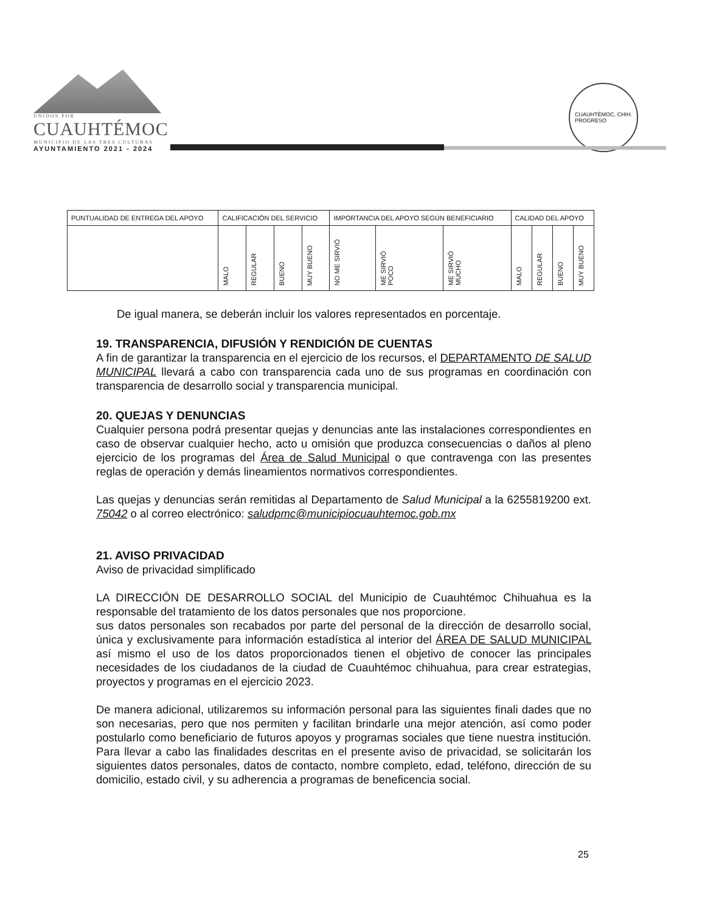UNIDOS POR
CUAUHTÉMOC
MUNICIPIO DE LAS TRES CULTURAS
AYUNTAMIENTO 2021 - 2024
CUAUHTÉMOC, CHIH.
PROGRESO
| PUNTUALIDAD DE ENTREGA DEL APOYO | CALIFICACIÓN DEL SERVICIO | | | | IMPORTANCIA DEL APOYO SEGÚN BENEFICIARIO | | | CALIDAD DEL APOYO | | | |
| --- | --- | --- | --- | --- | --- | --- | --- | --- | --- | --- | --- |
| | MALO | REGULAR | BUENO | MUY BUENO | NO ME SIRVIÓ | ME SIRVIÓ POCO | ME SIRVIÓ MUCHO | MALO | REGULAR | BUENO | MUY BUENO |
De igual manera, se deberán incluir los valores representados en porcentaje.
19. TRANSPARENCIA, DIFUSIÓN Y RENDICIÓN DE CUENTAS
A fin de garantizar la transparencia en el ejercicio de los recursos, el DEPARTAMENTO DE SALUD MUNICIPAL llevará a cabo con transparencia cada uno de sus programas en coordinación con transparencia de desarrollo social y transparencia municipal.
20. QUEJAS Y DENUNCIAS
Cualquier persona podrá presentar quejas y denuncias ante las instalaciones correspondientes en caso de observar cualquier hecho, acto u omisión que produzca consecuencias o daños al pleno ejercicio de los programas del Área de Salud Municipal o que contravenga con las presentes reglas de operación y demás lineamientos normativos correspondientes.
Las quejas y denuncias serán remitidas al Departamento de Salud Municipal a la 6255819200 ext. 75042 o al correo electrónico: saludpmc@municipiocuauhtemoc.gob.mx
21. AVISO PRIVACIDAD
Aviso de privacidad simplificado
LA DIRECCIÓN DE DESARROLLO SOCIAL del Municipio de Cuauhtémoc Chihuahua es la responsable del tratamiento de los datos personales que nos proporcione.
sus datos personales son recabados por parte del personal de la dirección de desarrollo social, única y exclusivamente para información estadística al interior del ÁREA DE SALUD MUNICIPAL así mismo el uso de los datos proporcionados tienen el objetivo de conocer las principales necesidades de los ciudadanos de la ciudad de Cuauhtémoc chihuahua, para crear estrategias, proyectos y programas en el ejercicio 2023.
De manera adicional, utilizaremos su información personal para las siguientes finali dades que no son necesarias, pero que nos permiten y facilitan brindarle una mejor atención, así como poder postularlo como beneficiario de futuros apoyos y programas sociales que tiene nuestra institución. Para llevar a cabo las finalidades descritas en el presente aviso de privacidad, se solicitarán los siguientes datos personales, datos de contacto, nombre completo, edad, teléfono, dirección de su domicilio, estado civil, y su adherencia a programas de beneficencia social.
25